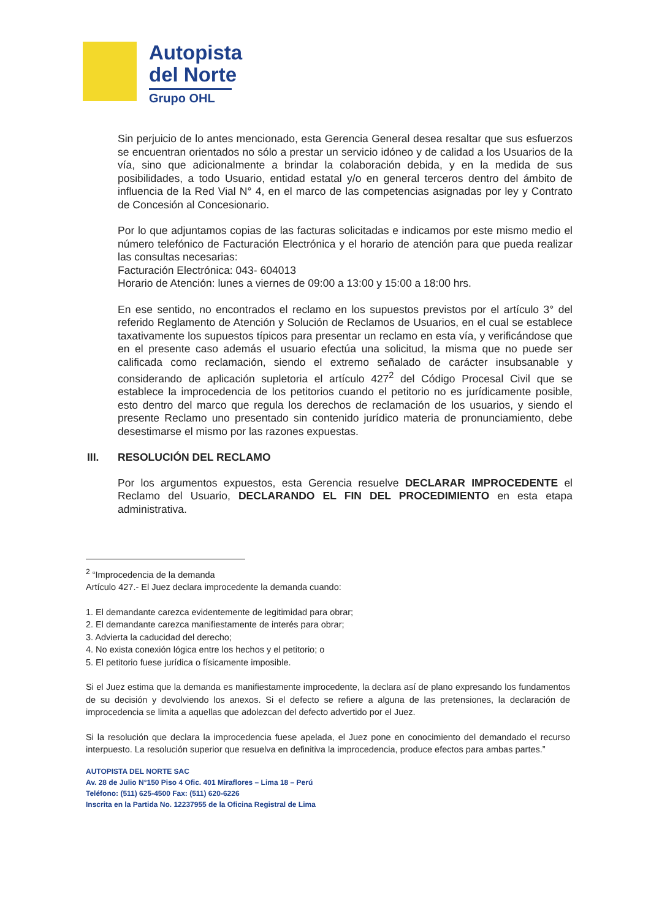Autopista
del Norte
Grupo OHL
Sin perjuicio de lo antes mencionado, esta Gerencia General desea resaltar que sus esfuerzos se encuentran orientados no sólo a prestar un servicio idóneo y de calidad a los Usuarios de la vía, sino que adicionalmente a brindar la colaboración debida, y en la medida de sus posibilidades, a todo Usuario, entidad estatal y/o en general terceros dentro del ámbito de influencia de la Red Vial N° 4, en el marco de las competencias asignadas por ley y Contrato de Concesión al Concesionario.
Por lo que adjuntamos copias de las facturas solicitadas e indicamos por este mismo medio el número telefónico de Facturación Electrónica y el horario de atención para que pueda realizar las consultas necesarias:
Facturación Electrónica: 043- 604013
Horario de Atención: lunes a viernes de 09:00 a 13:00 y 15:00 a 18:00 hrs.
En ese sentido, no encontrados el reclamo en los supuestos previstos por el artículo 3° del referido Reglamento de Atención y Solución de Reclamos de Usuarios, en el cual se establece taxativamente los supuestos típicos para presentar un reclamo en esta vía, y verificándose que en el presente caso además el usuario efectúa una solicitud, la misma que no puede ser calificada como reclamación, siendo el extremo señalado de carácter insubsanable y considerando de aplicación supletoria el artículo 427<sup>2</sup> del Código Procesal Civil que se establece la improcedencia de los petitorios cuando el petitorio no es jurídicamente posible, esto dentro del marco que regula los derechos de reclamación de los usuarios, y siendo el presente Reclamo uno presentado sin contenido jurídico materia de pronunciamiento, debe desestimarse el mismo por las razones expuestas.
III. RESOLUCIÓN DEL RECLAMO
Por los argumentos expuestos, esta Gerencia resuelve DECLARAR IMPROCEDENTE el Reclamo del Usuario, DECLARANDO EL FIN DEL PROCEDIMIENTO en esta etapa administrativa.
<sup>2</sup> “Improcedencia de la demanda
Artículo 427.- El Juez declara improcedente la demanda cuando:
1. El demandante carezca evidentemente de legitimidad para obrar;
2. El demandante carezca manifiestamente de interés para obrar;
3. Advierta la caducidad del derecho;
4. No exista conexión lógica entre los hechos y el petitorio; o
5. El petitorio fuese jurídica o físicamente imposible.
Si el Juez estima que la demanda es manifiestamente improcedente, la declara así de plano expresando los fundamentos de su decisión y devolviendo los anexos. Si el defecto se refiere a alguna de las pretensiones, la declaración de improcedencia se limita a aquellas que adolezcan del defecto advertido por el Juez.
Si la resolución que declara la improcedencia fuese apelada, el Juez pone en conocimiento del demandado el recurso interpuesto. La resolución superior que resuelva en definitiva la improcedencia, produce efectos para ambas partes.”
AUTOPISTA DEL NORTE SAC
Av. 28 de Julio N°150 Piso 4 Ofic. 401 Miraflores – Lima 18 – Perú
Teléfono: (511) 625-4500 Fax: (511) 620-6226
Inscrita en la Partida No. 12237955 de la Oficina Registral de Lima